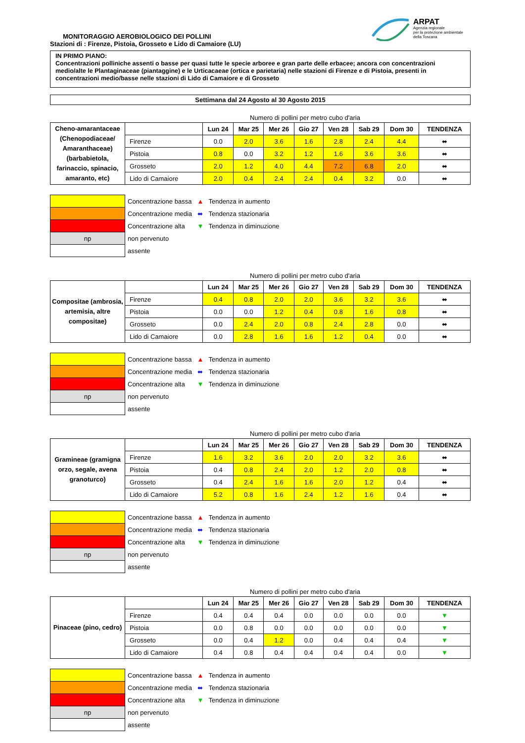ARPAT
Agenzia regionale
per la protezione ambientale
della Toscana
MONITORAGGIO AEROBIOLOGICO DEI POLLINI
Stazioni di : Firenze, Pistoia, Grosseto e Lido di Camaiore (LU)
IN PRIMO PIANO:
Concentrazioni polliniche assenti o basse per quasi tutte le specie arboree e gran parte delle erbacee; ancora con concentrazioni medio/alte le Plantaginaceae (piantaggine) e le Urticacaeae (ortica e parietaria) nelle stazioni di Firenze e di Pistoia, presenti in concentrazioni medio/basse nelle stazioni di Lido di Camaiore e di Grosseto
Settimana dal 24 Agosto al 30 Agosto 2015
Numero di pollini per metro cubo d'aria
| Cheno-amarantaceae (Chenopodiaceae/ Amaranthaceae) (barbabietola, farinaccio, spinacio, amaranto, etc) | | Lun 24 | Mar 25 | Mer 26 | Gio 27 | Ven 28 | Sab 29 | Dom 30 | TENDENZA |
| | Firenze | 0.0 | 2.0 | 3.6 | 1.6 | 2.8 | 2.4 | 4.4 | ⬌ |
| | Pistoia | 0.8 | 0.0 | 3.2 | 1.2 | 1.6 | 3.6 | 3.6 | ⬌ |
| | Grosseto | 2.0 | 1.2 | 4.0 | 4.4 | 7.2 | 6.8 | 2.0 | ⬌ |
| | Lido di Camaiore | 2.0 | 0.4 | 2.4 | 2.4 | 0.4 | 3.2 | 0.0 | ⬌ |
| | Concentrazione bassa | ▲ | Tendenza in aumento |
| | Concentrazione media | ⬌ | Tendenza stazionaria |
| | Concentrazione alta | ▼ | Tendenza in diminuzione |
| np | non pervenuto | | |
| | assente | | |
Numero di pollini per metro cubo d'aria
| Compositae (ambrosia, artemisia, altre compositae) | | Lun 24 | Mar 25 | Mer 26 | Gio 27 | Ven 28 | Sab 29 | Dom 30 | TENDENZA |
| | Firenze | 0.4 | 0.8 | 2.0 | 2.0 | 3.6 | 3.2 | 3.6 | ⬌ |
| | Pistoia | 0.0 | 0.0 | 1.2 | 0.4 | 0.8 | 1.6 | 0.8 | ⬌ |
| | Grosseto | 0.0 | 2.4 | 2.0 | 0.8 | 2.4 | 2.8 | 0.0 | ⬌ |
| | Lido di Camaiore | 0.0 | 2.8 | 1.6 | 1.6 | 1.2 | 0.4 | 0.0 | ⬌ |
| | Concentrazione bassa | ▲ | Tendenza in aumento |
| | Concentrazione media | ⬌ | Tendenza stazionaria |
| | Concentrazione alta | ▼ | Tendenza in diminuzione |
| np | non pervenuto | | |
| | assente | | |
Numero di pollini per metro cubo d'aria
| Gramineae (gramigna orzo, segale, avena granoturco) | | Lun 24 | Mar 25 | Mer 26 | Gio 27 | Ven 28 | Sab 29 | Dom 30 | TENDENZA |
| | Firenze | 1.6 | 3.2 | 3.6 | 2.0 | 2.0 | 3.2 | 3.6 | ⬌ |
| | Pistoia | 0.4 | 0.8 | 2.4 | 2.0 | 1.2 | 2.0 | 0.8 | ⬌ |
| | Grosseto | 0.4 | 2.4 | 1.6 | 1.6 | 2.0 | 1.2 | 0.4 | ⬌ |
| | Lido di Camaiore | 5.2 | 0.8 | 1.6 | 2.4 | 1.2 | 1.6 | 0.4 | ⬌ |
| | Concentrazione bassa | ▲ | Tendenza in aumento |
| | Concentrazione media | ⬌ | Tendenza stazionaria |
| | Concentrazione alta | ▼ | Tendenza in diminuzione |
| np | non pervenuto | | |
| | assente | | |
Numero di pollini per metro cubo d'aria
| Pinaceae (pino, cedro) | | Lun 24 | Mar 25 | Mer 26 | Gio 27 | Ven 28 | Sab 29 | Dom 30 | TENDENZA |
| | Firenze | 0.4 | 0.4 | 0.4 | 0.0 | 0.0 | 0.0 | 0.0 | ▼ |
| | Pistoia | 0.0 | 0.8 | 0.0 | 0.0 | 0.0 | 0.0 | 0.0 | ▼ |
| | Grosseto | 0.0 | 0.4 | 1.2 | 0.0 | 0.4 | 0.4 | 0.4 | ▼ |
| | Lido di Camaiore | 0.4 | 0.8 | 0.4 | 0.4 | 0.4 | 0.4 | 0.0 | ▼ |
| | Concentrazione bassa | ▲ | Tendenza in aumento |
| | Concentrazione media | ⬌ | Tendenza stazionaria |
| | Concentrazione alta | ▼ | Tendenza in diminuzione |
| np | non pervenuto | | |
| | assente | | |